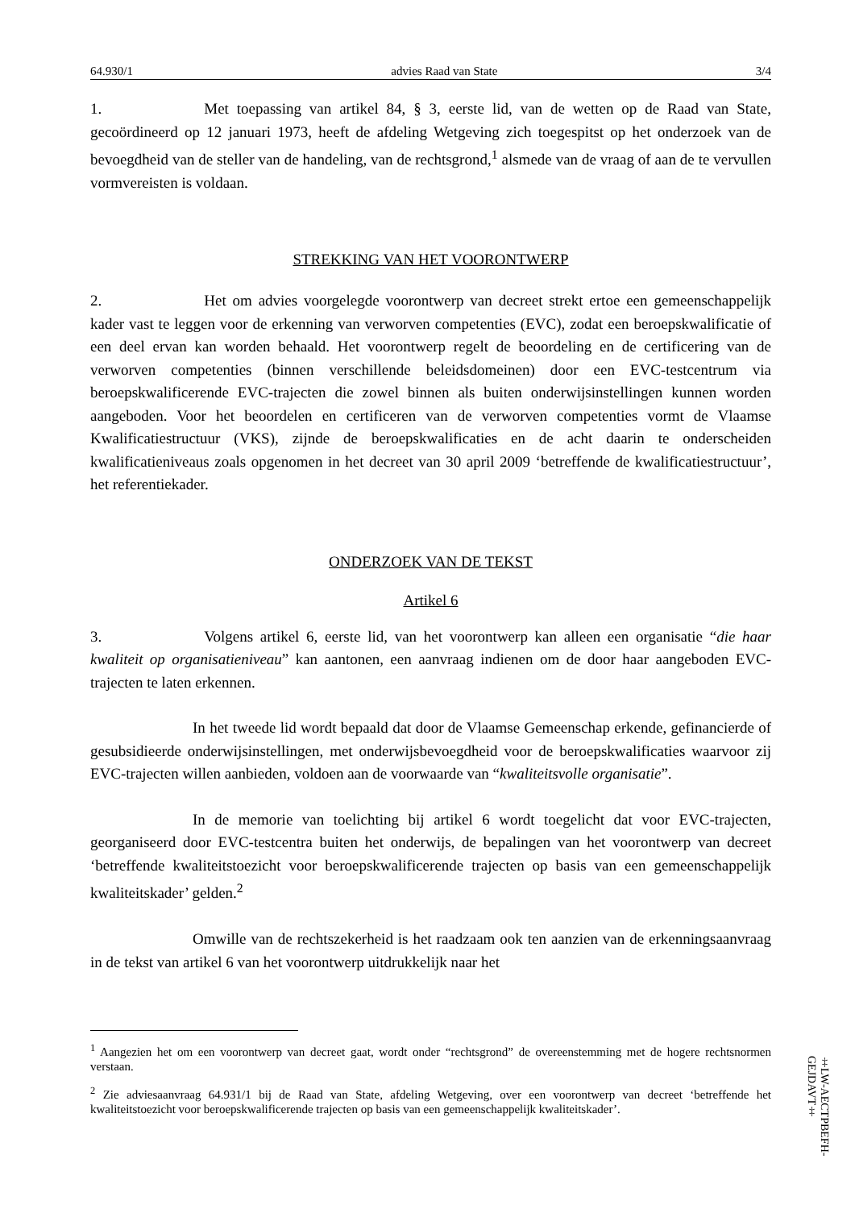64.930/1 advies Raad van State 3/4
1. Met toepassing van artikel 84, § 3, eerste lid, van de wetten op de Raad van State, gecoördineerd op 12 januari 1973, heeft de afdeling Wetgeving zich toegespitst op het onderzoek van de bevoegdheid van de steller van de handeling, van de rechtsgrond,<sup>1</sup> alsmede van de vraag of aan de te vervullen vormvereisten is voldaan.
STREKKING VAN HET VOORONTWERP
2. Het om advies voorgelegde voorontwerp van decreet strekt ertoe een gemeenschappelijk kader vast te leggen voor de erkenning van verworven competenties (EVC), zodat een beroepskwalificatie of een deel ervan kan worden behaald. Het voorontwerp regelt de beoordeling en de certificering van de verworven competenties (binnen verschillende beleidsdomeinen) door een EVC-testcentrum via beroepskwalificerende EVC-trajecten die zowel binnen als buiten onderwijsinstellingen kunnen worden aangeboden. Voor het beoordelen en certificeren van de verworven competenties vormt de Vlaamse Kwalificatiestructuur (VKS), zijnde de beroepskwalificaties en de acht daarin te onderscheiden kwalificatieniveaus zoals opgenomen in het decreet van 30 april 2009 ‘betreffende de kwalificatiestructuur’, het referentiekader.
ONDERZOEK VAN DE TEKST
Artikel 6
3. Volgens artikel 6, eerste lid, van het voorontwerp kan alleen een organisatie “die haar kwaliteit op organisatieniveau” kan aantonen, een aanvraag indienen om de door haar aangeboden EVC-trajecten te laten erkennen.
In het tweede lid wordt bepaald dat door de Vlaamse Gemeenschap erkende, gefinancierde of gesubsidieerde onderwijsinstellingen, met onderwijsbevoegdheid voor de beroepskwalificaties waarvoor zij EVC-trajecten willen aanbieden, voldoen aan de voorwaarde van “kwaliteitsvolle organisatie”.
In de memorie van toelichting bij artikel 6 wordt toegelicht dat voor EVC-trajecten, georganiseerd door EVC-testcentra buiten het onderwijs, de bepalingen van het voorontwerp van decreet ‘betreffende kwaliteitstoezicht voor beroepskwalificerende trajecten op basis van een gemeenschappelijk kwaliteitskader’ gelden.<sup>2</sup>
Omwille van de rechtszekerheid is het raadzaam ook ten aanzien van de erkenningsaanvraag in de tekst van artikel 6 van het voorontwerp uitdrukkelijk naar het
<sup>1</sup> Aangezien het om een voorontwerp van decreet gaat, wordt onder “rechtsgrond” de overeenstemming met de hogere rechtsnormen verstaan.
<sup>2</sup> Zie adviesaanvraag 64.931/1 bij de Raad van State, afdeling Wetgeving, over een voorontwerp van decreet ‘betreffende het kwaliteitstoezicht voor beroepskwalificerende trajecten op basis van een gemeenschappelijk kwaliteitskader’.
‡LW-AECTPBEFH-GEJDAVT‡